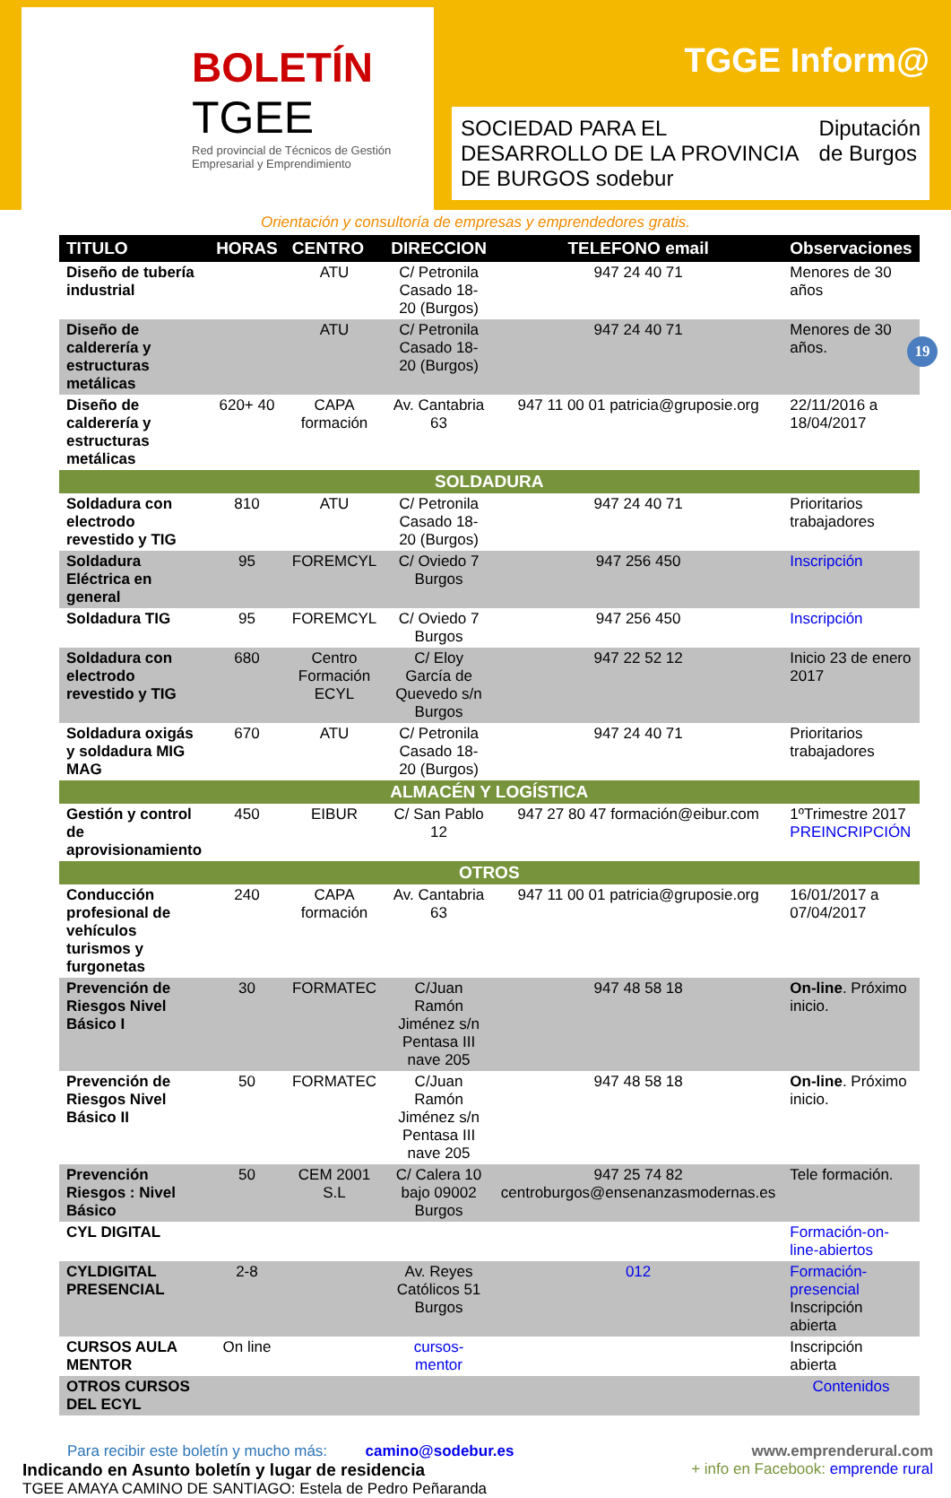BOLETÍN
TGEE
Red provincial de Técnicos de Gestión Empresarial y Emprendimiento
TGGE Inform@
SOCIEDAD PARA EL DESARROLLO DE LA PROVINCIA DE BURGOS sodebur Diputación de Burgos
Orientación y consultoría de empresas y emprendedores gratis.
19
| TITULO | HORAS | CENTRO | DIRECCION | TELEFONO email | Observaciones |
| --- | --- | --- | --- | --- | --- |
| Diseño de tubería industrial | | ATU | C/ Petronila Casado 18-20 (Burgos) | 947 24 40 71 | Menores de 30 años |
| Diseño de calderería y estructuras metálicas | | ATU | C/ Petronila Casado 18-20 (Burgos) | 947 24 40 71 | Menores de 30 años. |
| Diseño de calderería y estructuras metálicas | 620+ 40 | CAPA formación | Av. Cantabria 63 | 947 11 00 01 patricia@gruposie.org | 22/11/2016 a 18/04/2017 |
| SOLDADURA | | | | | |
| Soldadura con electrodo revestido y TIG | 810 | ATU | C/ Petronila Casado 18-20 (Burgos) | 947 24 40 71 | Prioritarios trabajadores |
| Soldadura Eléctrica en general | 95 | FOREMCYL | C/ Oviedo 7 Burgos | 947 256 450 | Inscripción |
| Soldadura TIG | 95 | FOREMCYL | C/ Oviedo 7 Burgos | 947 256 450 | Inscripción |
| Soldadura con electrodo revestido y TIG | 680 | Centro Formación ECYL | C/ Eloy García de Quevedo s/n Burgos | 947 22 52 12 | Inicio 23 de enero 2017 |
| Soldadura oxigás y soldadura MIG MAG | 670 | ATU | C/ Petronila Casado 18-20 (Burgos) | 947 24 40 71 | Prioritarios trabajadores |
| ALMACÉN Y LOGÍSTICA | | | | | |
| Gestión y control de aprovisionamiento | 450 | EIBUR | C/ San Pablo 12 | 947 27 80 47 formación@eibur.com | 1ºTrimestre 2017 PREINCRIPCIÓN |
| OTROS | | | | | |
| Conducción profesional de vehículos turismos y furgonetas | 240 | CAPA formación | Av. Cantabria 63 | 947 11 00 01 patricia@gruposie.org | 16/01/2017 a 07/04/2017 |
| Prevención de Riesgos Nivel Básico I | 30 | FORMATEC | C/Juan Ramón Jiménez s/n Pentasa III nave 205 | 947 48 58 18 | On-line . Próximo inicio. |
| Prevención de Riesgos Nivel Básico II | 50 | FORMATEC | C/Juan Ramón Jiménez s/n Pentasa III nave 205 | 947 48 58 18 | On-line . Próximo inicio. |
| Prevención Riesgos : Nivel Básico | 50 | CEM 2001 S.L | C/ Calera 10 bajo 09002 Burgos | 947 25 74 82 centroburgos@ensenanzasmodernas.es | Tele formación. |
| CYL DIGITAL | | | | | Formación-on-line-abiertos |
| CYLDIGITAL PRESENCIAL | 2-8 | | Av. Reyes Católicos 51 Burgos | 012 | Formación-presencial Inscripción abierta |
| CURSOS AULA MENTOR | On line | | cursos-mentor | | Inscripción abierta |
| OTROS CURSOS DEL ECYL | | | | | Contenidos |
Para recibir este boletín y mucho más: camino@sodebur.es
Indicando en Asunto boletín y lugar de residencia
TGEE AMAYA CAMINO DE SANTIAGO: Estela de Pedro Peñaranda
www.emprenderural.com
+ info en Facebook: emprende rural